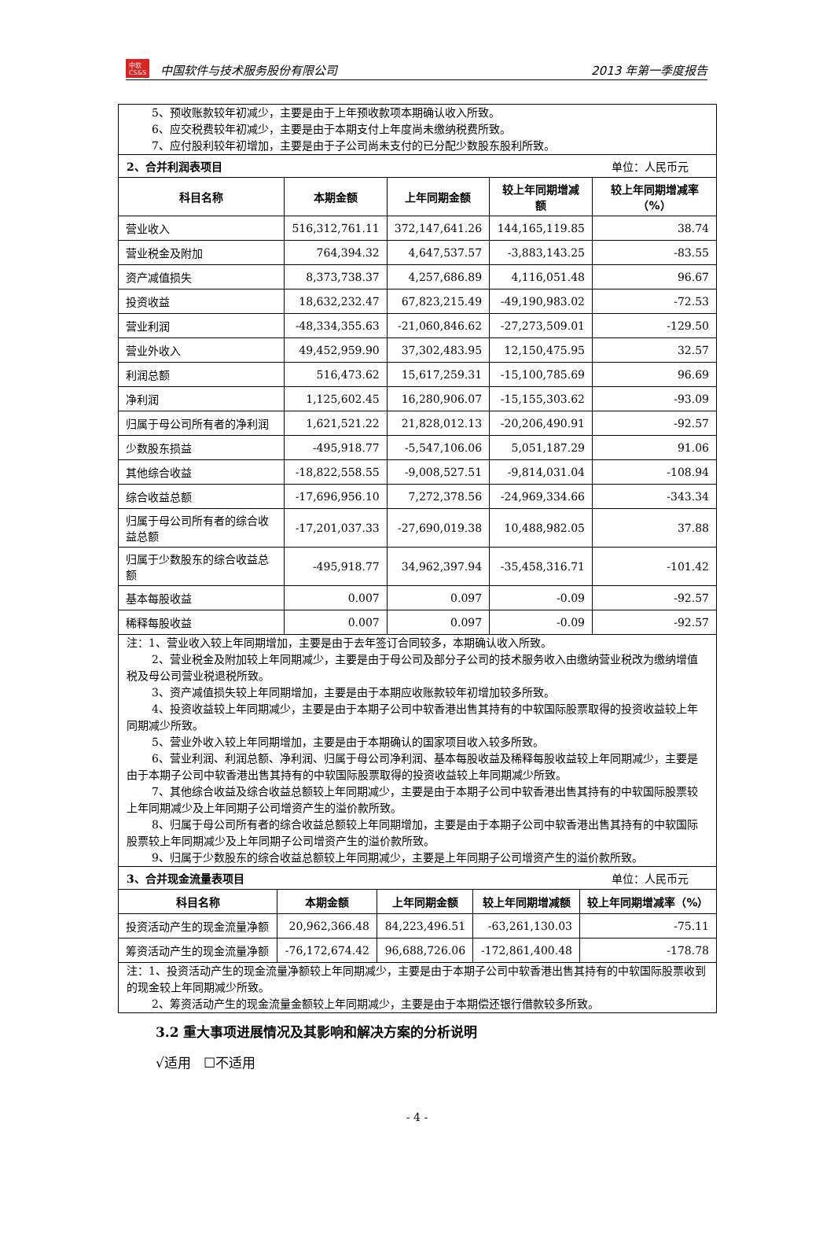中软
CS&S 中国软件与技术服务股份有限公司
2013 年第一季度报告
5、预收账款较年初减少，主要是由于上年预收款项本期确认收入所致。
6、应交税费较年初减少，主要是由于本期支付上年度尚未缴纳税费所致。
7、应付股利较年初增加，主要是由于子公司尚未支付的已分配少数股东股利所致。
2、合并利润表项目 单位：人民币元
| 科目名称 | 本期金额 | 上年同期金额 | 较上年同期增减额 | 较上年同期增减率（%） |
| --- | --- | --- | --- | --- |
| 营业收入 | 516,312,761.11 | 372,147,641.26 | 144,165,119.85 | 38.74 |
| 营业税金及附加 | 764,394.32 | 4,647,537.57 | -3,883,143.25 | -83.55 |
| 资产减值损失 | 8,373,738.37 | 4,257,686.89 | 4,116,051.48 | 96.67 |
| 投资收益 | 18,632,232.47 | 67,823,215.49 | -49,190,983.02 | -72.53 |
| 营业利润 | -48,334,355.63 | -21,060,846.62 | -27,273,509.01 | -129.50 |
| 营业外收入 | 49,452,959.90 | 37,302,483.95 | 12,150,475.95 | 32.57 |
| 利润总额 | 516,473.62 | 15,617,259.31 | -15,100,785.69 | 96.69 |
| 净利润 | 1,125,602.45 | 16,280,906.07 | -15,155,303.62 | -93.09 |
| 归属于母公司所有者的净利润 | 1,621,521.22 | 21,828,012.13 | -20,206,490.91 | -92.57 |
| 少数股东损益 | -495,918.77 | -5,547,106.06 | 5,051,187.29 | 91.06 |
| 其他综合收益 | -18,822,558.55 | -9,008,527.51 | -9,814,031.04 | -108.94 |
| 综合收益总额 | -17,696,956.10 | 7,272,378.56 | -24,969,334.66 | -343.34 |
| 归属于母公司所有者的综合收益总额 | -17,201,037.33 | -27,690,019.38 | 10,488,982.05 | 37.88 |
| 归属于少数股东的综合收益总额 | -495,918.77 | 34,962,397.94 | -35,458,316.71 | -101.42 |
| 基本每股收益 | 0.007 | 0.097 | -0.09 | -92.57 |
| 稀释每股收益 | 0.007 | 0.097 | -0.09 | -92.57 |
注：1、营业收入较上年同期增加，主要是由于去年签订合同较多，本期确认收入所致。
2、营业税金及附加较上年同期减少，主要是由于母公司及部分子公司的技术服务收入由缴纳营业税改为缴纳增值税及母公司营业税退税所致。
3、资产减值损失较上年同期增加，主要是由于本期应收账款较年初增加较多所致。
4、投资收益较上年同期减少，主要是由于本期子公司中软香港出售其持有的中软国际股票取得的投资收益较上年同期减少所致。
5、营业外收入较上年同期增加，主要是由于本期确认的国家项目收入较多所致。
6、营业利润、利润总额、净利润、归属于母公司净利润、基本每股收益及稀释每股收益较上年同期减少，主要是由于本期子公司中软香港出售其持有的中软国际股票取得的投资收益较上年同期减少所致。
7、其他综合收益及综合收益总额较上年同期减少，主要是由于本期子公司中软香港出售其持有的中软国际股票较上年同期减少及上年同期子公司增资产生的溢价款所致。
8、归属于母公司所有者的综合收益总额较上年同期增加，主要是由于本期子公司中软香港出售其持有的中软国际股票较上年同期减少及上年同期子公司增资产生的溢价款所致。
9、归属于少数股东的综合收益总额较上年同期减少，主要是上年同期子公司增资产生的溢价款所致。
3、合并现金流量表项目 单位：人民币元
| 科目名称 | 本期金额 | 上年同期金额 | 较上年同期增减额 | 较上年同期增减率（%） |
| --- | --- | --- | --- | --- |
| 投资活动产生的现金流量净额 | 20,962,366.48 | 84,223,496.51 | -63,261,130.03 | -75.11 |
| 筹资活动产生的现金流量净额 | -76,172,674.42 | 96,688,726.06 | -172,861,400.48 | -178.78 |
注：1、投资活动产生的现金流量净额较上年同期减少，主要是由于本期子公司中软香港出售其持有的中软国际股票收到的现金较上年同期减少所致。
2、筹资活动产生的现金流量金额较上年同期减少，主要是由于本期偿还银行借款较多所致。
3.2 重大事项进展情况及其影响和解决方案的分析说明
√适用 ☐不适用
- 4 -